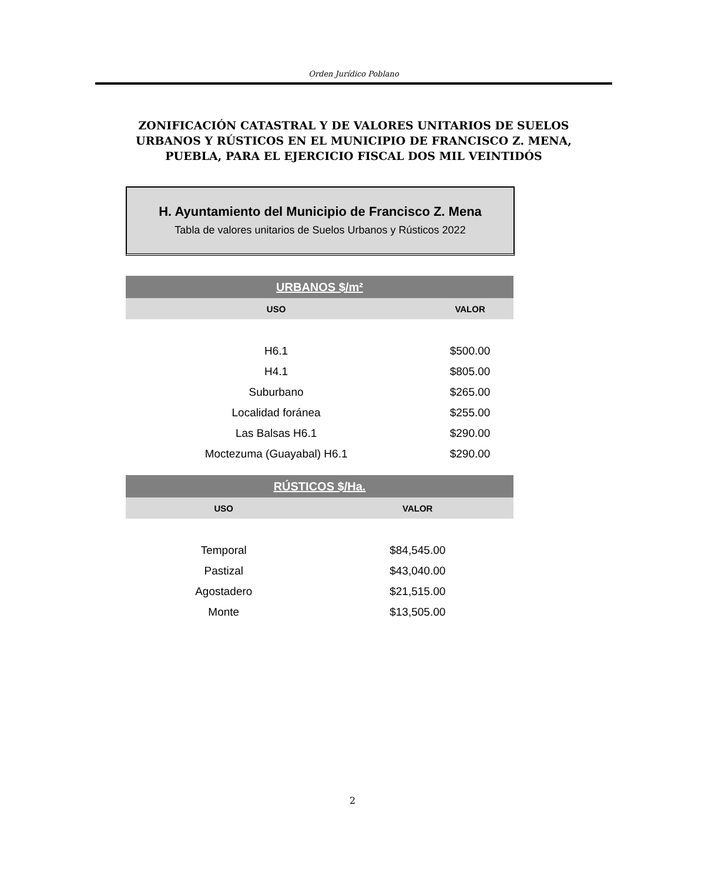Orden Jurídico Poblano
ZONIFICACIÓN CATASTRAL Y DE VALORES UNITARIOS DE SUELOS URBANOS Y RÚSTICOS EN EL MUNICIPIO DE FRANCISCO Z. MENA, PUEBLA, PARA EL EJERCICIO FISCAL DOS MIL VEINTIDÓS
H. Ayuntamiento del Municipio de Francisco Z. Mena
Tabla de valores unitarios de Suelos Urbanos y Rústicos 2022
| URBANOS $/m² | |
| USO | VALOR |
| H6.1 | $500.00 |
| H4.1 | $805.00 |
| Suburbano | $265.00 |
| Localidad foránea | $255.00 |
| Las Balsas H6.1 | $290.00 |
| Moctezuma (Guayabal) H6.1 | $290.00 |
| RÚSTICOS $/Ha. | |
| USO | VALOR |
| Temporal | $84,545.00 |
| Pastizal | $43,040.00 |
| Agostadero | $21,515.00 |
| Monte | $13,505.00 |
2